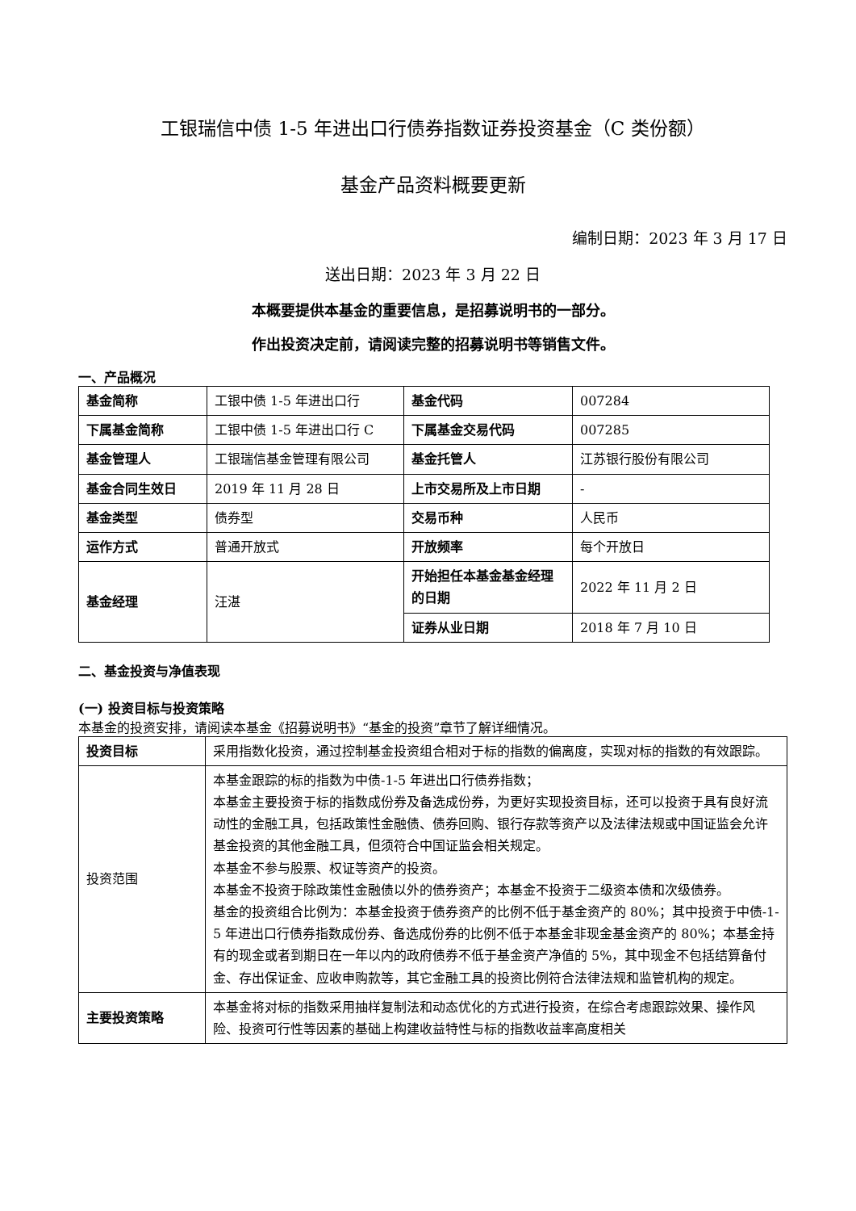工银瑞信中债 1-5 年进出口行债券指数证券投资基金（C 类份额）
基金产品资料概要更新
编制日期：2023 年 3 月 17 日
送出日期：2023 年 3 月 22 日
本概要提供本基金的重要信息，是招募说明书的一部分。
作出投资决定前，请阅读完整的招募说明书等销售文件。
一、产品概况
| 基金简称 | 工银中债 1-5 年进出口行 | 基金代码 | 007284 |
| 下属基金简称 | 工银中债 1-5 年进出口行 C | 下属基金交易代码 | 007285 |
| 基金管理人 | 工银瑞信基金管理有限公司 | 基金托管人 | 江苏银行股份有限公司 |
| 基金合同生效日 | 2019 年 11 月 28 日 | 上市交易所及上市日期 | - |
| 基金类型 | 债券型 | 交易币种 | 人民币 |
| 运作方式 | 普通开放式 | 开放频率 | 每个开放日 |
| 基金经理 | 汪湛 | 开始担任本基金基金经理的日期 | 2022 年 11 月 2 日 |
| | | 证券从业日期 | 2018 年 7 月 10 日 |
二、基金投资与净值表现
(一) 投资目标与投资策略
本基金的投资安排，请阅读本基金《招募说明书》“基金的投资”章节了解详细情况。
| 投资目标 | 采用指数化投资，通过控制基金投资组合相对于标的指数的偏离度，实现对标的指数的有效跟踪。 |
| 投资范围 | 本基金跟踪的标的指数为中债-1-5 年进出口行债券指数； 本基金主要投资于标的指数成份券及备选成份券，为更好实现投资目标，还可以投资于具有良好流动性的金融工具，包括政策性金融债、债券回购、银行存款等资产以及法律法规或中国证监会允许基金投资的其他金融工具，但须符合中国证监会相关规定。 本基金不参与股票、权证等资产的投资。 本基金不投资于除政策性金融债以外的债券资产；本基金不投资于二级资本债和次级债券。 基金的投资组合比例为：本基金投资于债券资产的比例不低于基金资产的 80%；其中投资于中债-1-5 年进出口行债券指数成份券、备选成份券的比例不低于本基金非现金基金资产的 80%；本基金持有的现金或者到期日在一年以内的政府债券不低于基金资产净值的 5%，其中现金不包括结算备付金、存出保证金、应收申购款等，其它金融工具的投资比例符合法律法规和监管机构的规定。 |
| 主要投资策略 | 本基金将对标的指数采用抽样复制法和动态优化的方式进行投资，在综合考虑跟踪效果、操作风险、投资可行性等因素的基础上构建收益特性与标的指数收益率高度相关 |